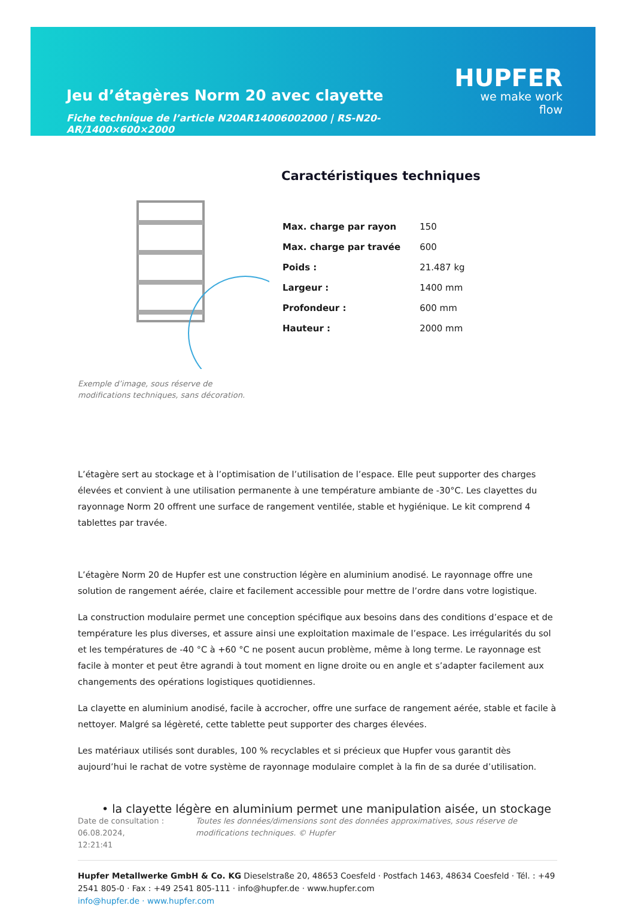Jeu d’étagères Norm 20 avec clayette
Fiche technique de l’article N20AR14006002000 | RS-N20-AR/1400×600×2000
HUPFER
we make work flow
Exemple d’image, sous réserve de modifications techniques, sans décoration.
Caractéristiques techniques
| Max. charge par rayon | 150 |
| Max. charge par travée | 600 |
| Poids : | 21.487 kg |
| Largeur : | 1400 mm |
| Profondeur : | 600 mm |
| Hauteur : | 2000 mm |
L’étagère sert au stockage et à l’optimisation de l’utilisation de l’espace. Elle peut supporter des charges élevées et convient à une utilisation permanente à une température ambiante de -30°C. Les clayettes du rayonnage Norm 20 offrent une surface de rangement ventilée, stable et hygiénique. Le kit comprend 4 tablettes par travée.
L’étagère Norm 20 de Hupfer est une construction légère en aluminium anodisé. Le rayonnage offre une solution de rangement aérée, claire et facilement accessible pour mettre de l’ordre dans votre logistique.
La construction modulaire permet une conception spécifique aux besoins dans des conditions d’espace et de température les plus diverses, et assure ainsi une exploitation maximale de l’espace. Les irrégularités du sol et les températures de -40 °C à +60 °C ne posent aucun problème, même à long terme. Le rayonnage est facile à monter et peut être agrandi à tout moment en ligne droite ou en angle et s’adapter facilement aux changements des opérations logistiques quotidiennes.
La clayette en aluminium anodisé, facile à accrocher, offre une surface de rangement aérée, stable et facile à nettoyer. Malgré sa légèreté, cette tablette peut supporter des charges élevées.
Les matériaux utilisés sont durables, 100 % recyclables et si précieux que Hupfer vous garantit dès aujourd’hui le rachat de votre système de rayonnage modulaire complet à la fin de sa durée d’utilisation.
• la clayette légère en aluminium permet une manipulation aisée, un stockage
Date de consultation : 06.08.2024,
12:21:41
Toutes les données/dimensions sont des données approximatives, sous réserve de modifications techniques. © Hupfer
Hupfer Metallwerke GmbH & Co. KG Dieselstraße 20, 48653 Coesfeld · Postfach 1463, 48634 Coesfeld · Tél. : +49 2541 805-0 · Fax : +49 2541 805-111 · info@hupfer.de · www.hupfer.com
info@hupfer.de · www.hupfer.com